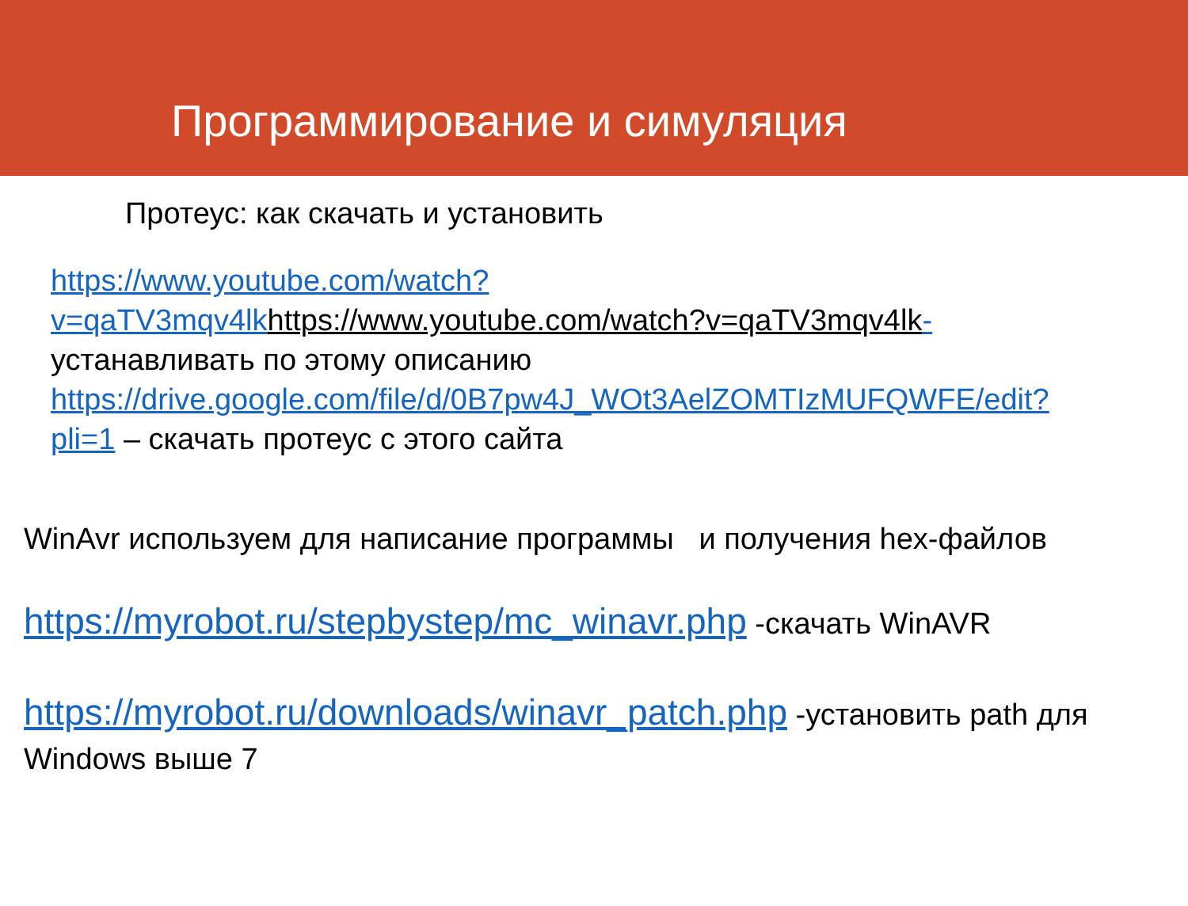Программирование и симуляция
Протеус: как скачать и установить
https://www.youtube.com/watch?v=qaTV3mqv4lk https://www.youtube.com/watch?v=qaTV3mqv4lk- устанавливать по этому описанию
https://drive.google.com/file/d/0B7pw4J_WOt3AelZOMTIzMUFQWFE/edit?pli=1 – скачать протеус с этого сайта
WinAvr используем для написание программы и получения hex-файлов
https://myrobot.ru/stepbystep/mc_winavr.php -скачать WinAVR
https://myrobot.ru/downloads/winavr_patch.php -установить path для Windows выше 7